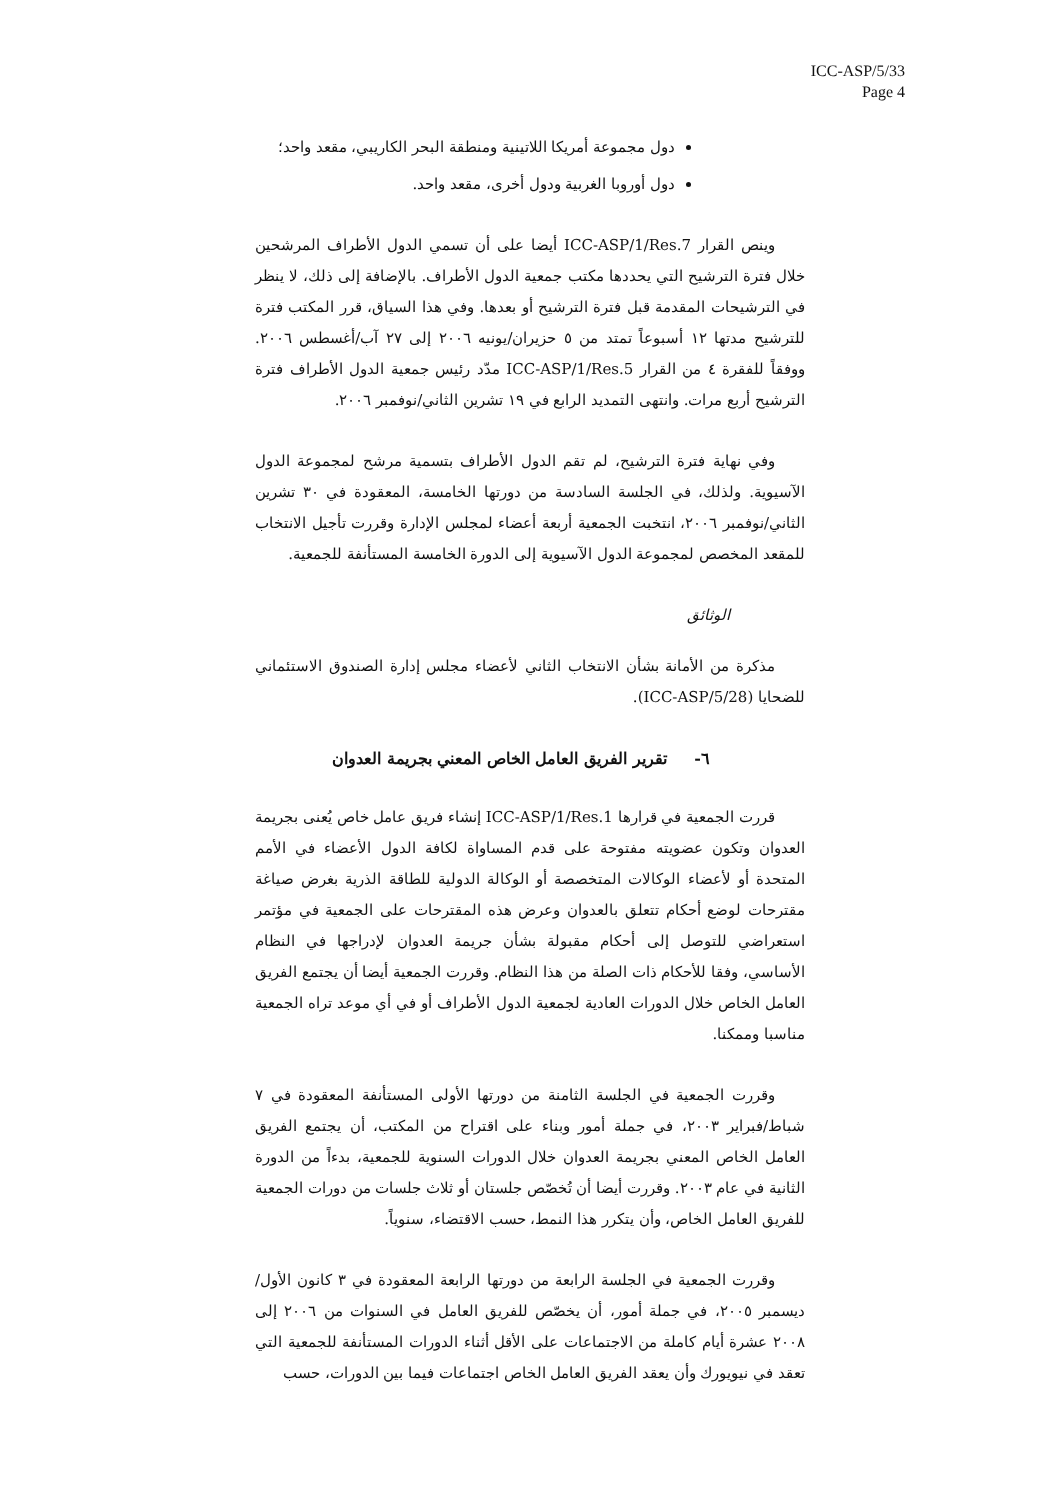ICC-ASP/5/33
Page 4
دول مجموعة أمريكا اللاتينية ومنطقة البحر الكاريبي، مقعد واحد؛
دول أوروبا الغربية ودول أخرى، مقعد واحد.
وينص القرار ICC-ASP/1/Res.7 أيضا على أن تسمي الدول الأطراف المرشحين خلال فترة الترشيح التي يحددها مكتب جمعية الدول الأطراف. بالإضافة إلى ذلك، لا ينظر في الترشيحات المقدمة قبل فترة الترشيح أو بعدها. وفي هذا السياق، قرر المكتب فترة للترشيح مدتها ١٢ أسبوعاً تمتد من ٥ حزيران/يونيه ٢٠٠٦ إلى ٢٧ آب/أغسطس ٢٠٠٦. ووفقاً للفقرة ٤ من القرار ICC-ASP/1/Res.5 مدّد رئيس جمعية الدول الأطراف فترة الترشيح أربع مرات. وانتهى التمديد الرابع في ١٩ تشرين الثاني/نوفمبر ٢٠٠٦.
وفي نهاية فترة الترشيح، لم تقم الدول الأطراف بتسمية مرشح لمجموعة الدول الآسيوية. ولذلك، في الجلسة السادسة من دورتها الخامسة، المعقودة في ٣٠ تشرين الثاني/نوفمبر ٢٠٠٦، انتخبت الجمعية أربعة أعضاء لمجلس الإدارة وقررت تأجيل الانتخاب للمقعد المخصص لمجموعة الدول الآسيوية إلى الدورة الخامسة المستأنفة للجمعية.
الوثائق
مذكرة من الأمانة بشأن الانتخاب الثاني لأعضاء مجلس إدارة الصندوق الاستئماني للضحايا (ICC-ASP/5/28).
٦- تقرير الفريق العامل الخاص المعني بجريمة العدوان
قررت الجمعية في قرارها ICC-ASP/1/Res.1 إنشاء فريق عامل خاص يُعنى بجريمة العدوان وتكون عضويته مفتوحة على قدم المساواة لكافة الدول الأعضاء في الأمم المتحدة أو لأعضاء الوكالات المتخصصة أو الوكالة الدولية للطاقة الذرية بغرض صياغة مقترحات لوضع أحكام تتعلق بالعدوان وعرض هذه المقترحات على الجمعية في مؤتمر استعراضي للتوصل إلى أحكام مقبولة بشأن جريمة العدوان لإدراجها في النظام الأساسي، وفقا للأحكام ذات الصلة من هذا النظام. وقررت الجمعية أيضا أن يجتمع الفريق العامل الخاص خلال الدورات العادية لجمعية الدول الأطراف أو في أي موعد تراه الجمعية مناسبا وممكنا.
وقررت الجمعية في الجلسة الثامنة من دورتها الأولى المستأنفة المعقودة في ٧ شباط/فبراير ٢٠٠٣، في جملة أمور وبناء على اقتراح من المكتب، أن يجتمع الفريق العامل الخاص المعني بجريمة العدوان خلال الدورات السنوية للجمعية، بدءاً من الدورة الثانية في عام ٢٠٠٣. وقررت أيضا أن تُخصّص جلستان أو ثلاث جلسات من دورات الجمعية للفريق العامل الخاص، وأن يتكرر هذا النمط، حسب الاقتضاء، سنوياً.
وقررت الجمعية في الجلسة الرابعة من دورتها الرابعة المعقودة في ٣ كانون الأول/ديسمبر ٢٠٠٥، في جملة أمور، أن يخصّص للفريق العامل في السنوات من ٢٠٠٦ إلى ٢٠٠٨ عشرة أيام كاملة من الاجتماعات على الأقل أثناء الدورات المستأنفة للجمعية التي تعقد في نيويورك وأن يعقد الفريق العامل الخاص اجتماعات فيما بين الدورات، حسب